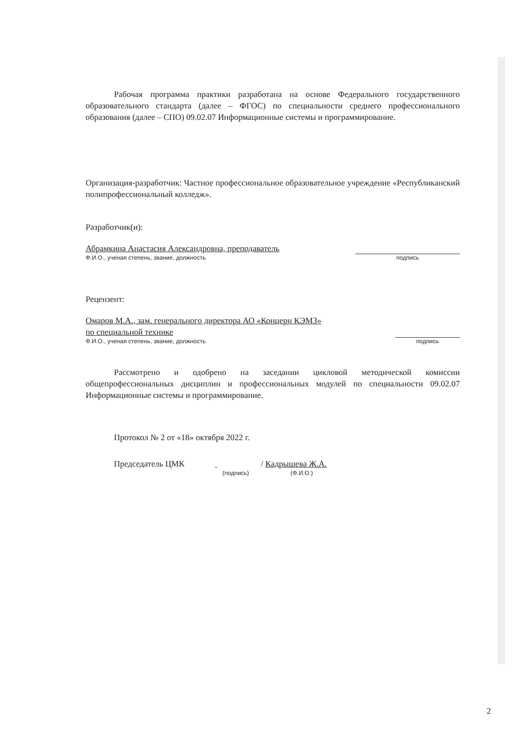Рабочая программа практики разработана на основе Федерального государственного образовательного стандарта (далее – ФГОС) по специальности среднего профессионального образования (далее – СПО) 09.02.07 Информационные системы и программирование.
Организация-разработчик: Частное профессиональное образовательное учреждение «Республиканский полипрофессиональный колледж».
Разработчик(и):
Абрамкина Анастасия Александровна, преподаватель
Ф.И.О., ученая степень, звание, должность
подпись
Рецензент:
Омаров М.А., зам. генерального директора АО «Концерн КЭМЗ»
по специальной технике
Ф.И.О., ученая степень, звание, должность
подпись
Рассмотрено и одобрено на заседании цикловой методической комиссии общепрофессиональных дисциплин и профессиональных модулей по специальности 09.02.07 Информационные системы и программирование.
Протокол № 2 от «18» октября 2022 г.
Председатель ЦМК / Кадрышева Ж.А.
(подпись) (Ф.И.О.)
2